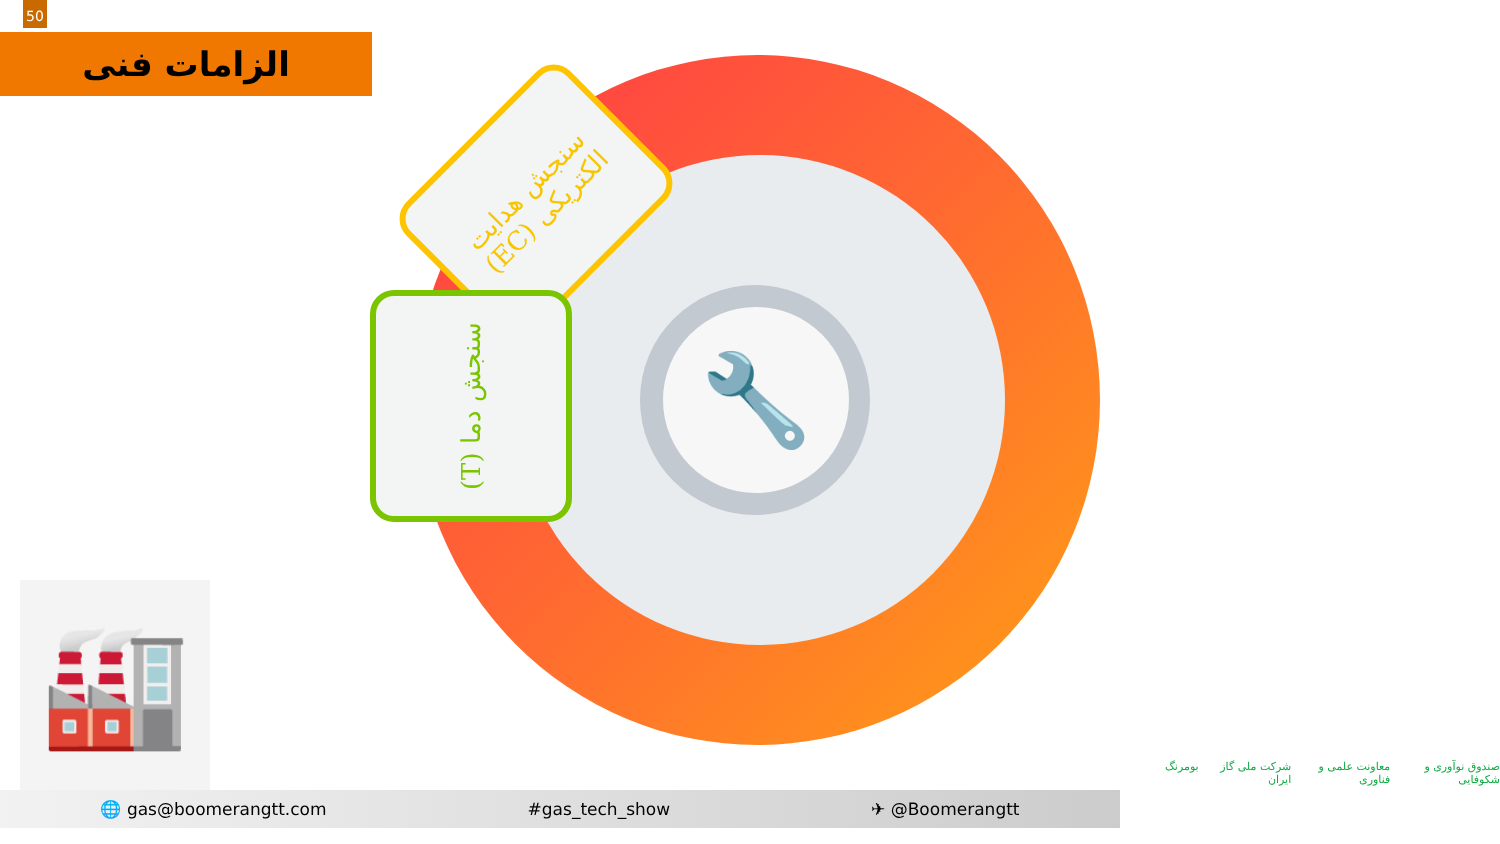50
الزامات فنی
🔧
سنجش هدایت الکتریکی (EC)
سنجش دما (T)
🏭
🌐 gas@boomerangtt.com #gas_tech_show ✈ @Boomerangtt
صندوق نوآوری و شکوفایی معاونت علمی و فناوری شرکت ملی گاز ایران بومرنگ